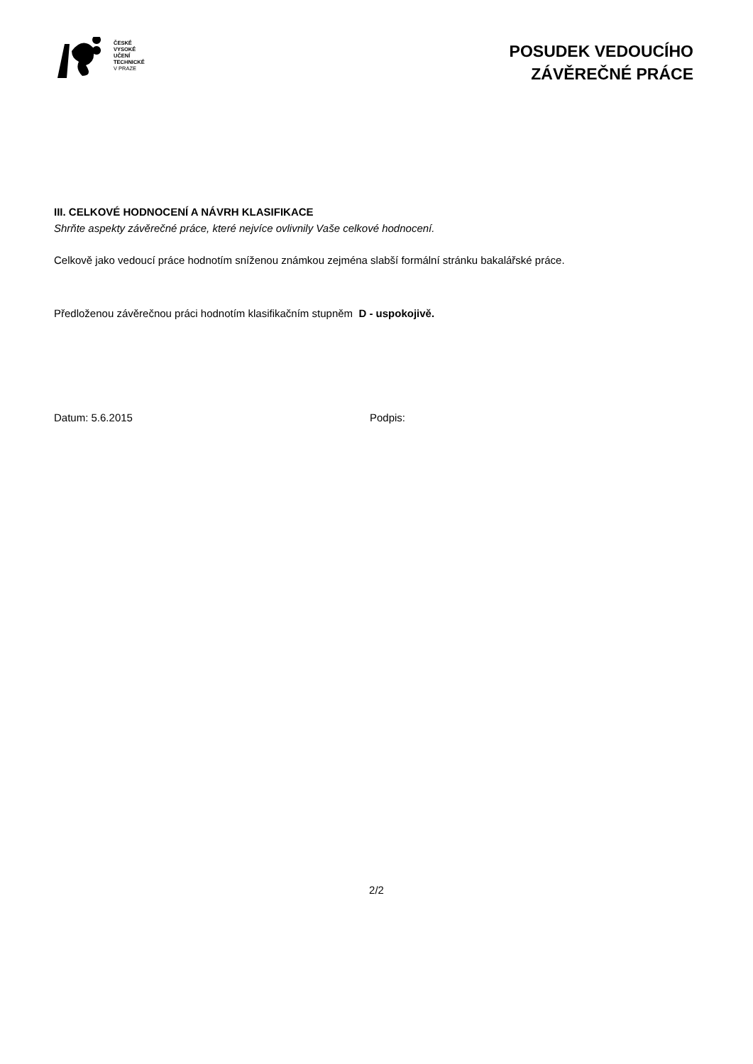ČESKÉ
VYSOKÉ
UČENÍ
TECHNICKÉ
V PRAZE
POSUDEK VEDOUCÍHO
ZÁVĚREČNÉ PRÁCE
III. CELKOVÉ HODNOCENÍ A NÁVRH KLASIFIKACE
Shrňte aspekty závěrečné práce, které nejvíce ovlivnily Vaše celkové hodnocení.
Celkově jako vedoucí práce hodnotím sníženou známkou zejména slabší formální stránku bakalářské práce.
Předloženou závěrečnou práci hodnotím klasifikačním stupněm D - uspokojivě.
Datum: 5.6.2015 Podpis:
2/2